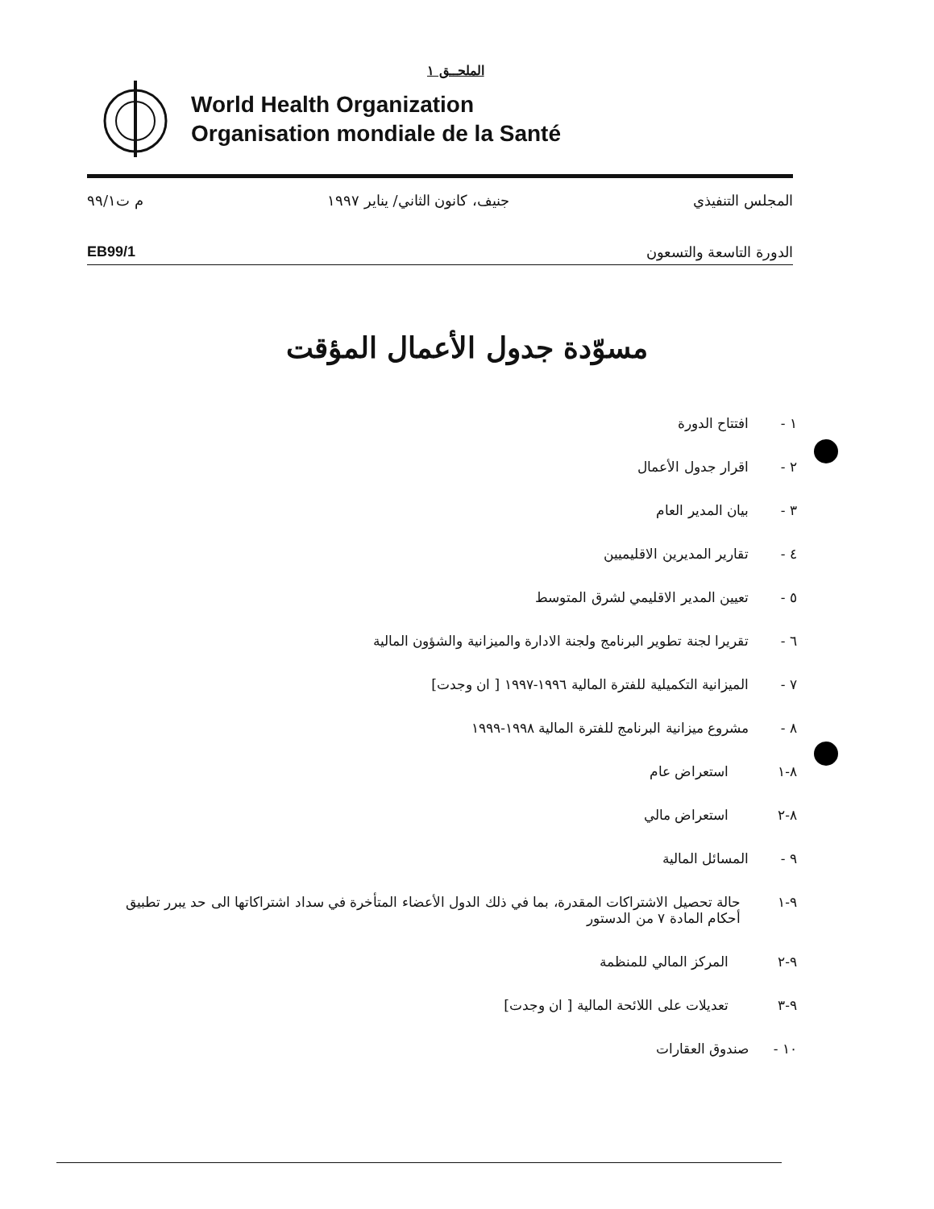الملحــق ١
World Health Organization
Organisation mondiale de la Santé
المجلس التنفيذي جنيف، كانون الثاني/ يناير ١٩٩٧ م ت٩٩/١
الدورة التاسعة والتسعون EB99/1
مسوّدة جدول الأعمال المؤقت
١ - افتتاح الدورة
٢ - اقرار جدول الأعمال
٣ - بيان المدير العام
٤ - تقارير المديرين الاقليميين
٥ - تعيين المدير الاقليمي لشرق المتوسط
٦ - تقريرا لجنة تطوير البرنامج ولجنة الادارة والميزانية والشؤون المالية
٧ - الميزانية التكميلية للفترة المالية ١٩٩٦-١٩٩٧ [ ان وجدت]
٨ - مشروع ميزانية البرنامج للفترة المالية ١٩٩٨-١٩٩٩
٨-١ استعراض عام
٨-٢ استعراض مالي
٩ - المسائل المالية
٩-١ حالة تحصيل الاشتراكات المقدرة، بما في ذلك الدول الأعضاء المتأخرة في سداد اشتراكاتها الى حد يبرر تطبيق أحكام المادة ٧ من الدستور
٩-٢ المركز المالي للمنظمة
٩-٣ تعديلات على اللائحة المالية [ ان وجدت]
١٠ - صندوق العقارات